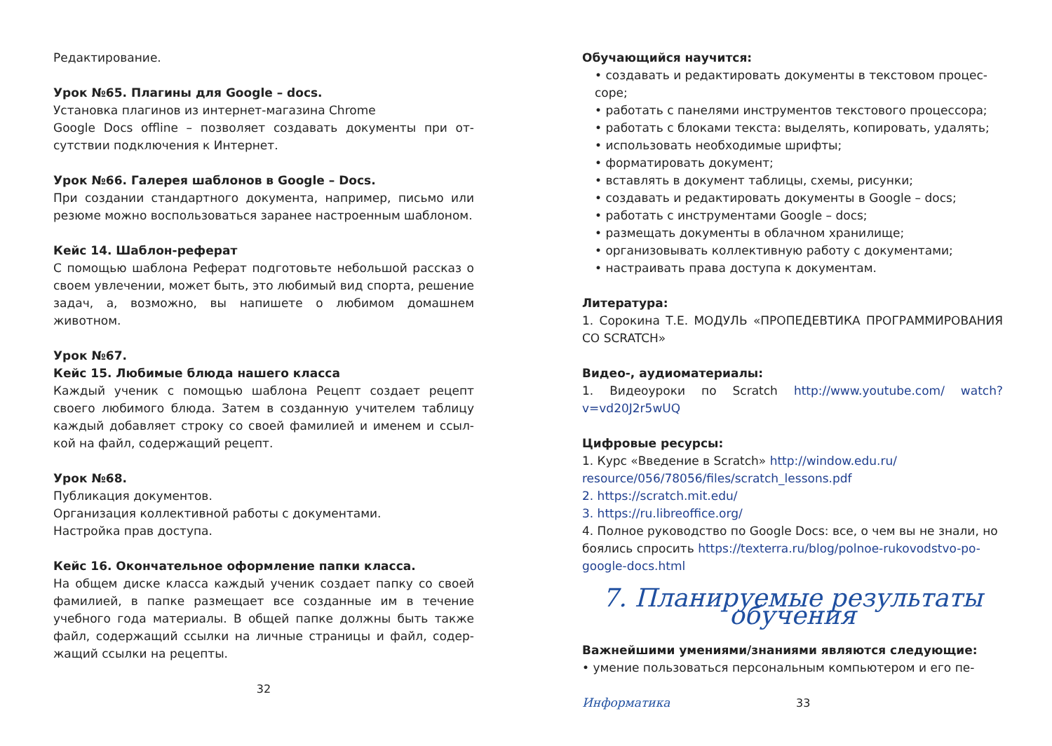Редактирование.
Урок №65. Плагины для Google – docs.
Установка плагинов из интернет-магазина Chrome
Google Docs offline – позволяет создавать документы при от­сутствии подключения к Интернет.
Урок №66. Галерея шаблонов в Google – Docs.
При создании стандартного документа, например, письмо или резюме можно воспользоваться заранее настроенным шабло­ном.
Кейс 14. Шаблон-реферат
С помощью шаблона Реферат подготовьте небольшой рассказ о своем увлечении, может быть, это любимый вид спорта, ре­шение задач, а, возможно, вы напишете о любимом домашнем животном.
Урок №67.
Кейс 15. Любимые блюда нашего класса
Каждый ученик с помощью шаблона Рецепт создает рецепт своего любимого блюда. Затем в созданную учителем таблицу каждый добавляет строку со своей фамилией и именем и ссыл­кой на файл, содержащий рецепт.
Урок №68.
Публикация документов.
Организация коллективной работы с документами.
Настройка прав доступа.
Кейс 16. Окончательное оформление папки класса.
На общем диске класса каждый ученик создает папку со сво­ей фамилией, в папке размещает все созданные им в течение учебного года материалы. В общей папке должны быть также файл, содержащий ссылки на личные страницы и файл, содер­жащий ссылки на рецепты.
32
Обучающийся научится:
• создавать и редактировать документы в текстовом процес­соре;
• работать с панелями инструментов текстового процессора;
• работать с блоками текста: выделять, копировать, удалять;
• использовать необходимые шрифты;
• форматировать документ;
• вставлять в документ таблицы, схемы, рисунки;
• создавать и редактировать документы в Google – docs;
• работать с инструментами Google – docs;
• размещать документы в облачном хранилище;
• организовывать коллективную работу с документами;
• настраивать права доступа к документам.
Литература:
1. Сорокина Т.Е. МОДУЛЬ «ПРОПЕДЕВТИКА ПРОГРАММИ­РОВАНИЯ СО SCRATCH»
Видео-, аудиоматериалы:
1. Видеоуроки по Scratch http://www.youtube.com/ watch?v=vd20J2r5wUQ
Цифровые ресурсы:
1. Курс «Введение в Scratch» http://window.edu.ru/ resource/056/78056/files/scratch_lessons.pdf
2. https://scratch.mit.edu/
3. https://ru.libreoffice.org/
4. Полное руководство по Google Docs: все, о чем вы не зна­ли, но боялись спросить https://texterra.ru/blog/polnoe-rukovodstvo-po-google-docs.html
7. Планируемые результаты обучения
Важнейшими умениями/знаниями являются следующие:
• умение пользоваться персональным компьютером и его пе-
Информатика 33